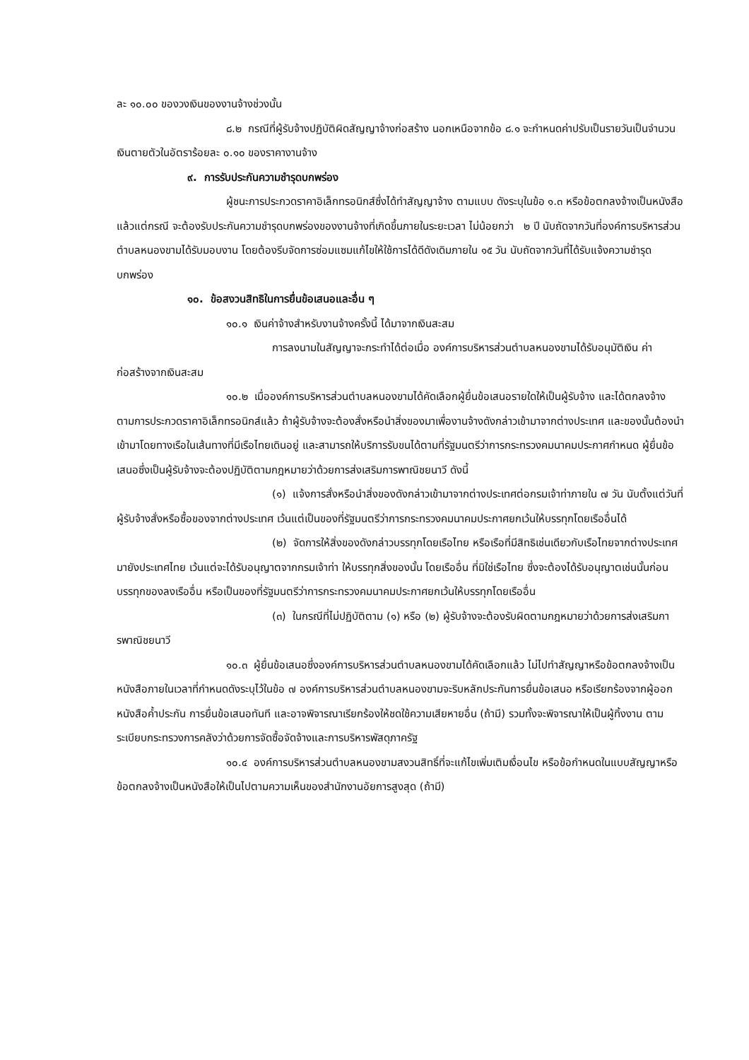ละ ๑๐.๐๐ ของวงเงินของงานจ้างช่วงนั้น
๘.๒ กรณีที่ผู้รับจ้างปฏิบัติผิดสัญญาจ้างก่อสร้าง นอกเหนือจากข้อ ๘.๑ จะกำหนดค่าปรับเป็นรายวันเป็นจำนวนเงินตายตัวในอัตราร้อยละ ๐.๑๐ ของราคางานจ้าง
๙. การรับประกันความชำรุดบกพร่อง
ผู้ชนะการประกวดราคาอิเล็กทรอนิกส์ซึ่งได้ทำสัญญาจ้าง ตามแบบ ดังระบุในข้อ ๑.๓ หรือข้อตกลงจ้างเป็นหนังสือแล้วแต่กรณี จะต้องรับประกันความชำรุดบกพร่องของงานจ้างที่เกิดขึ้นภายในระยะเวลา ไม่น้อยกว่า ๒ ปี นับถัดจากวันที่องค์การบริหารส่วนตำบลหนองขามได้รับมอบงาน โดยต้องรีบจัดการซ่อมแซมแก้ไขให้ใช้การได้ดีดังเดิมภายใน ๑๕ วัน นับถัดจากวันที่ได้รับแจ้งความชำรุดบกพร่อง
๑๐. ข้อสงวนสิทธิในการยื่นข้อเสนอและอื่น ๆ
๑๐.๑ เงินค่าจ้างสำหรับงานจ้างครั้งนี้ ได้มาจากเงินสะสม
การลงนามในสัญญาจะกระทำได้ต่อเมื่อ องค์การบริหารส่วนตำบลหนองขามได้รับอนุมัติเงิน ค่าก่อสร้างจากเงินสะสม
๑๐.๒ เมื่อองค์การบริหารส่วนตำบลหนองขามได้คัดเลือกผู้ยื่นข้อเสนอรายใดให้เป็นผู้รับจ้าง และได้ตกลงจ้าง ตามการประกวดราคาอิเล็กทรอนิกส์แล้ว ถ้าผู้รับจ้างจะต้องสั่งหรือนำสิ่งของมาเพื่องานจ้างดังกล่าวเข้ามาจากต่างประเทศ และของนั้นต้องนำเข้ามาโดยทางเรือในเส้นทางที่มีเรือไทยเดินอยู่ และสามารถให้บริการรับขนได้ตามที่รัฐมนตรีว่าการกระทรวงคมนาคมประกาศกำหนด ผู้ยื่นข้อเสนอซึ่งเป็นผู้รับจ้างจะต้องปฏิบัติตามกฎหมายว่าด้วยการส่งเสริมการพาณิชยนาวี ดังนี้
(๑) แจ้งการสั่งหรือนำสิ่งของดังกล่าวเข้ามาจากต่างประเทศต่อกรมเจ้าท่าภายใน ๗ วัน นับตั้งแต่วันที่ผู้รับจ้างสั่งหรือซื้อของจากต่างประเทศ เว้นแต่เป็นของที่รัฐมนตรีว่าการกระทรวงคมนาคมประกาศยกเว้นให้บรรทุกโดยเรืออื่นได้
(๒) จัดการให้สิ่งของดังกล่าวบรรทุกโดยเรือไทย หรือเรือที่มีสิทธิเช่นเดียวกับเรือไทยจากต่างประเทศมายังประเทศไทย เว้นแต่จะได้รับอนุญาตจากกรมเจ้าท่า ให้บรรทุกสิ่งของนั้น โดยเรืออื่น ที่มิใช่เรือไทย ซึ่งจะต้องได้รับอนุญาตเช่นนั้นก่อนบรรทุกของลงเรืออื่น หรือเป็นของที่รัฐมนตรีว่าการกระทรวงคมนาคมประกาศยกเว้นให้บรรทุกโดยเรืออื่น
(๓) ในกรณีที่ไม่ปฏิบัติตาม (๑) หรือ (๒) ผู้รับจ้างจะต้องรับผิดตามกฎหมายว่าด้วยการส่งเสริมการพาณิชยนาวี
๑๐.๓ ผู้ยื่นข้อเสนอซึ่งองค์การบริหารส่วนตำบลหนองขามได้คัดเลือกแล้ว ไม่ไปทำสัญญาหรือข้อตกลงจ้างเป็นหนังสือภายในเวลาที่กำหนดดังระบุไว้ในข้อ ๗ องค์การบริหารส่วนตำบลหนองขามจะริบหลักประกันการยื่นข้อเสนอ หรือเรียกร้องจากผู้ออกหนังสือค้ำประกัน การยื่นข้อเสนอทันที และอาจพิจารณาเรียกร้องให้ชดใช้ความเสียหายอื่น (ถ้ามี) รวมทั้งจะพิจารณาให้เป็นผู้ทิ้งงาน ตามระเบียบกระทรวงการคลังว่าด้วยการจัดซื้อจัดจ้างและการบริหารพัสดุภาครัฐ
๑๐.๔ องค์การบริหารส่วนตำบลหนองขามสงวนสิทธิ์ที่จะแก้ไขเพิ่มเติมเงื่อนไข หรือข้อกำหนดในแบบสัญญาหรือข้อตกลงจ้างเป็นหนังสือให้เป็นไปตามความเห็นของสำนักงานอัยการสูงสุด (ถ้ามี)